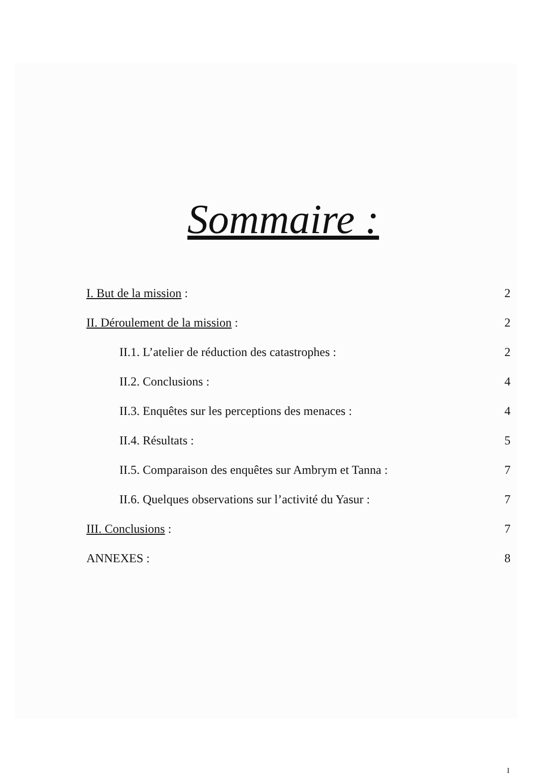Sommaire :
I. But de la mission : 2
II. Déroulement de la mission : 2
II.1. L’atelier de réduction des catastrophes : 2
II.2. Conclusions : 4
II.3. Enquêtes sur les perceptions des menaces : 4
II.4. Résultats : 5
II.5. Comparaison des enquêtes sur Ambrym et Tanna : 7
II.6. Quelques observations sur l’activité du Yasur : 7
III. Conclusions : 7
ANNEXES : 8
I